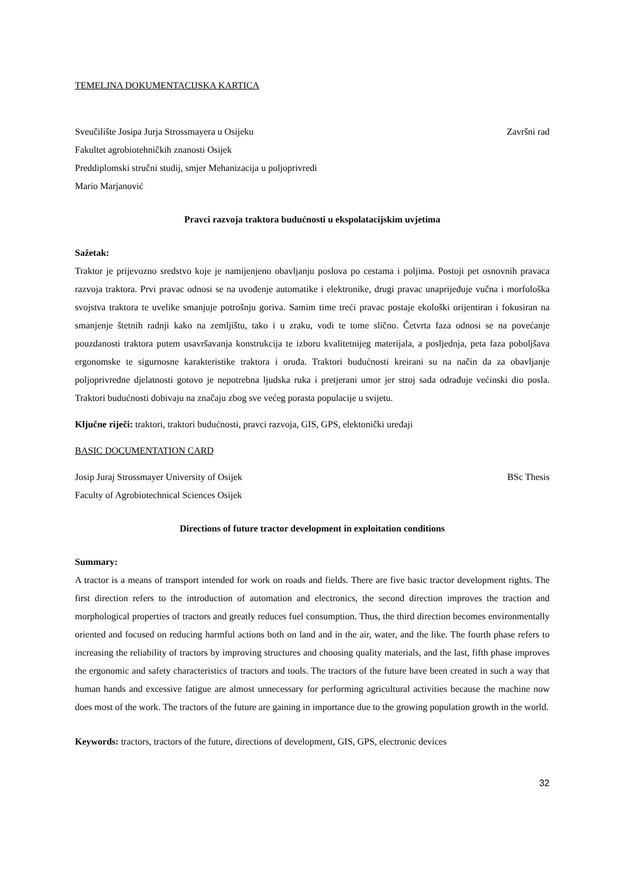TEMELJNA DOKUMENTACIJSKA KARTICA
Sveučilište Josipa Jurja Strossmayera u Osijeku Završni rad
Fakultet agrobiotehničkih znanosti Osijek
Preddiplomski stručni studij, smjer Mehanizacija u poljoprivredi
Mario Marjanović
Pravci razvoja traktora budućnosti u ekspolatacijskim uvjetima
Sažetak:
Traktor je prijevozno sredstvo koje je namijenjeno obavljanju poslova po cestama i poljima. Postoji pet osnovnih pravaca razvoja traktora. Prvi pravac odnosi se na uvođenje automatike i elektronike, drugi pravac unaprijeđuje vučna i morfološka svojstva traktora te uvelike smanjuje potrošnju goriva. Samim time treći pravac postaje ekološki orijentiran i fokusiran na smanjenje štetnih radnji kako na zemljištu, tako i u zraku, vodi te tome slično. Četvrta faza odnosi se na povećanje pouzdanosti traktora putem usavršavanja konstrukcija te izboru kvalitetnijeg materijala, a posljednja, peta faza poboljšava ergonomske te sigurnosne karakteristike traktora i oruđa. Traktori budućnosti kreirani su na način da za obavljanje poljoprivredne djelatnosti gotovo je nepotrebna ljudska ruka i pretjerani umor jer stroj sada odrađuje većinski dio posla. Traktori budućnosti dobivaju na značaju zbog sve većeg porasta populacije u svijetu.
Ključne riječi: traktori, traktori budućnosti, pravci razvoja, GIS, GPS, elektonički uređaji
BASIC DOCUMENTATION CARD
Josip Juraj Strossmayer University of Osijek BSc Thesis
Faculty of Agrobiotechnical Sciences Osijek
Directions of future tractor development in exploitation conditions
Summary:
A tractor is a means of transport intended for work on roads and fields. There are five basic tractor development rights. The first direction refers to the introduction of automation and electronics, the second direction improves the traction and morphological properties of tractors and greatly reduces fuel consumption. Thus, the third direction becomes environmentally oriented and focused on reducing harmful actions both on land and in the air, water, and the like. The fourth phase refers to increasing the reliability of tractors by improving structures and choosing quality materials, and the last, fifth phase improves the ergonomic and safety characteristics of tractors and tools. The tractors of the future have been created in such a way that human hands and excessive fatigue are almost unnecessary for performing agricultural activities because the machine now does most of the work. The tractors of the future are gaining in importance due to the growing population growth in the world.
Keywords: tractors, tractors of the future, directions of development, GIS, GPS, electronic devices
32